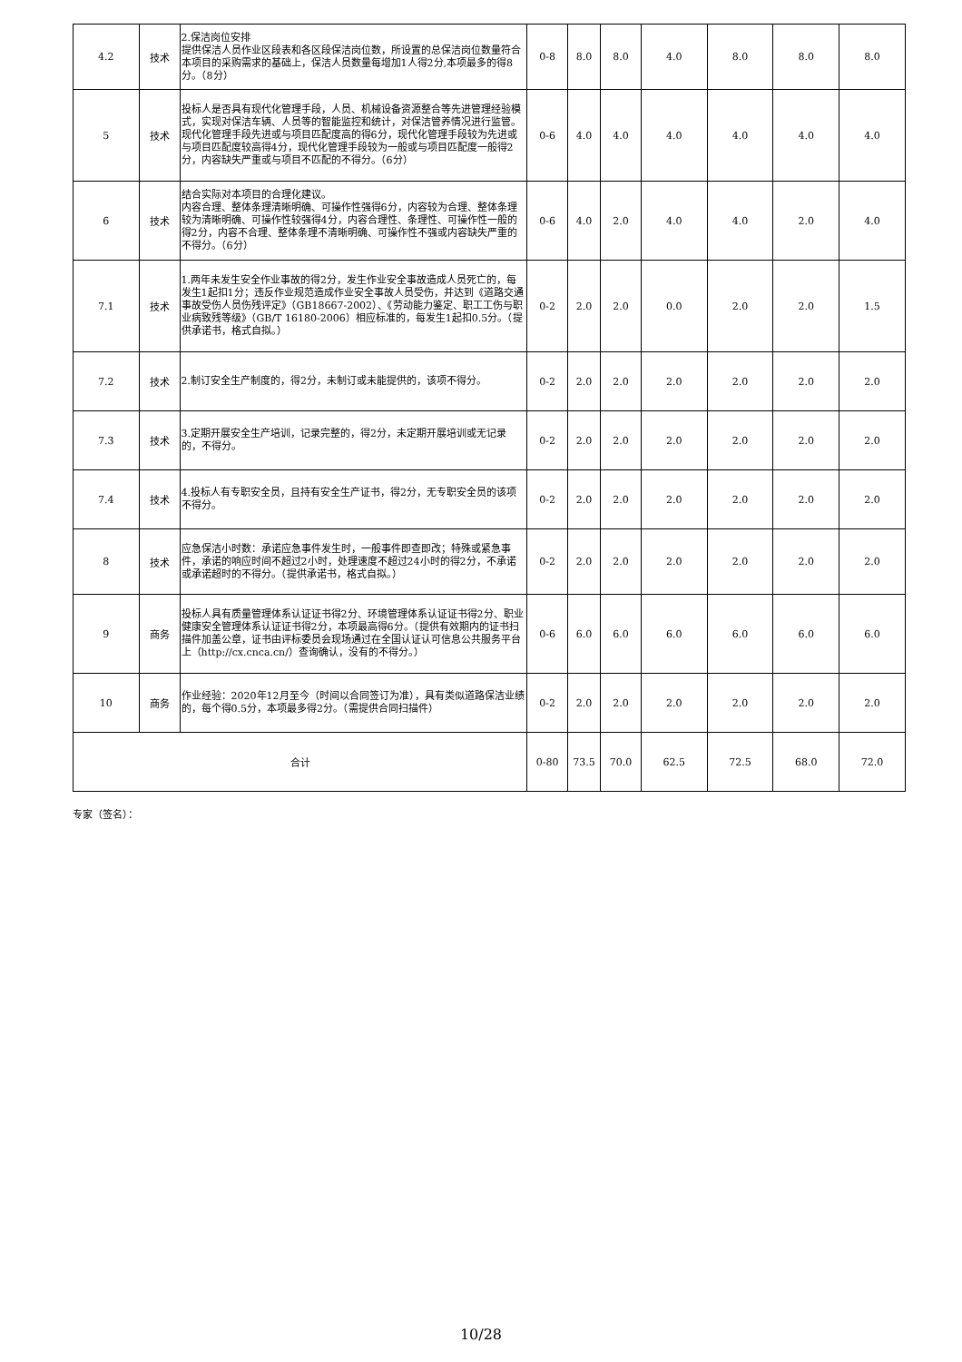| 4.2 | 技术 | 2.保洁岗位安排 提供保洁人员作业区段表和各区段保洁岗位数，所设置的总保洁岗位数量符合本项目的采购需求的基础上，保洁人员数量每增加1人得2分,本项最多的得8分。（8分） | 0-8 | 8.0 | 8.0 | 4.0 | 8.0 | 8.0 | 8.0 |
| 5 | 技术 | 投标人是否具有现代化管理手段，人员、机械设备资源整合等先进管理经验模式，实现对保洁车辆、人员等的智能监控和统计，对保洁管养情况进行监管。现代化管理手段先进或与项目匹配度高的得6分，现代化管理手段较为先进或与项目匹配度较高得4分，现代化管理手段较为一般或与项目匹配度一般得2分，内容缺失严重或与项目不匹配的不得分。（6分） | 0-6 | 4.0 | 4.0 | 4.0 | 4.0 | 4.0 | 4.0 |
| 6 | 技术 | 结合实际对本项目的合理化建议。 内容合理、整体条理清晰明确、可操作性强得6分，内容较为合理、整体条理较为清晰明确、可操作性较强得4分，内容合理性、条理性、可操作性一般的得2分，内容不合理、整体条理不清晰明确、可操作性不强或内容缺失严重的不得分。（6分） | 0-6 | 4.0 | 2.0 | 4.0 | 4.0 | 2.0 | 4.0 |
| 7.1 | 技术 | 1.两年未发生安全作业事故的得2分，发生作业安全事故造成人员死亡的，每发生1起扣1分；违反作业规范造成作业安全事故人员受伤，并达到《道路交通事故受伤人员伤残评定》（GB18667-2002）、《劳动能力鉴定、职工工伤与职业病致残等级》（GB/T 16180-2006）相应标准的，每发生1起扣0.5分。（提供承诺书，格式自拟。） | 0-2 | 2.0 | 2.0 | 0.0 | 2.0 | 2.0 | 1.5 |
| 7.2 | 技术 | 2.制订安全生产制度的，得2分，未制订或未能提供的，该项不得分。 | 0-2 | 2.0 | 2.0 | 2.0 | 2.0 | 2.0 | 2.0 |
| 7.3 | 技术 | 3.定期开展安全生产培训，记录完整的，得2分，未定期开展培训或无记录的，不得分。 | 0-2 | 2.0 | 2.0 | 2.0 | 2.0 | 2.0 | 2.0 |
| 7.4 | 技术 | 4.投标人有专职安全员，且持有安全生产证书，得2分，无专职安全员的该项不得分。 | 0-2 | 2.0 | 2.0 | 2.0 | 2.0 | 2.0 | 2.0 |
| 8 | 技术 | 应急保洁小时数：承诺应急事件发生时，一般事件即查即改；特殊或紧急事件，承诺的响应时间不超过2小时，处理速度不超过24小时的得2分，不承诺或承诺超时的不得分。（提供承诺书，格式自拟。） | 0-2 | 2.0 | 2.0 | 2.0 | 2.0 | 2.0 | 2.0 |
| 9 | 商务 | 投标人具有质量管理体系认证证书得2分、环境管理体系认证证书得2分、职业健康安全管理体系认证证书得2分，本项最高得6分。（提供有效期内的证书扫描件加盖公章，证书由评标委员会现场通过在全国认证认可信息公共服务平台上（http://cx.cnca.cn/）查询确认，没有的不得分。） | 0-6 | 6.0 | 6.0 | 6.0 | 6.0 | 6.0 | 6.0 |
| 10 | 商务 | 作业经验：2020年12月至今（时间以合同签订为准），具有类似道路保洁业绩的，每个得0.5分，本项最多得2分。（需提供合同扫描件） | 0-2 | 2.0 | 2.0 | 2.0 | 2.0 | 2.0 | 2.0 |
| 合计 | | | 0-80 | 73.5 | 70.0 | 62.5 | 72.5 | 68.0 | 72.0 |
专家（签名）：
10/28